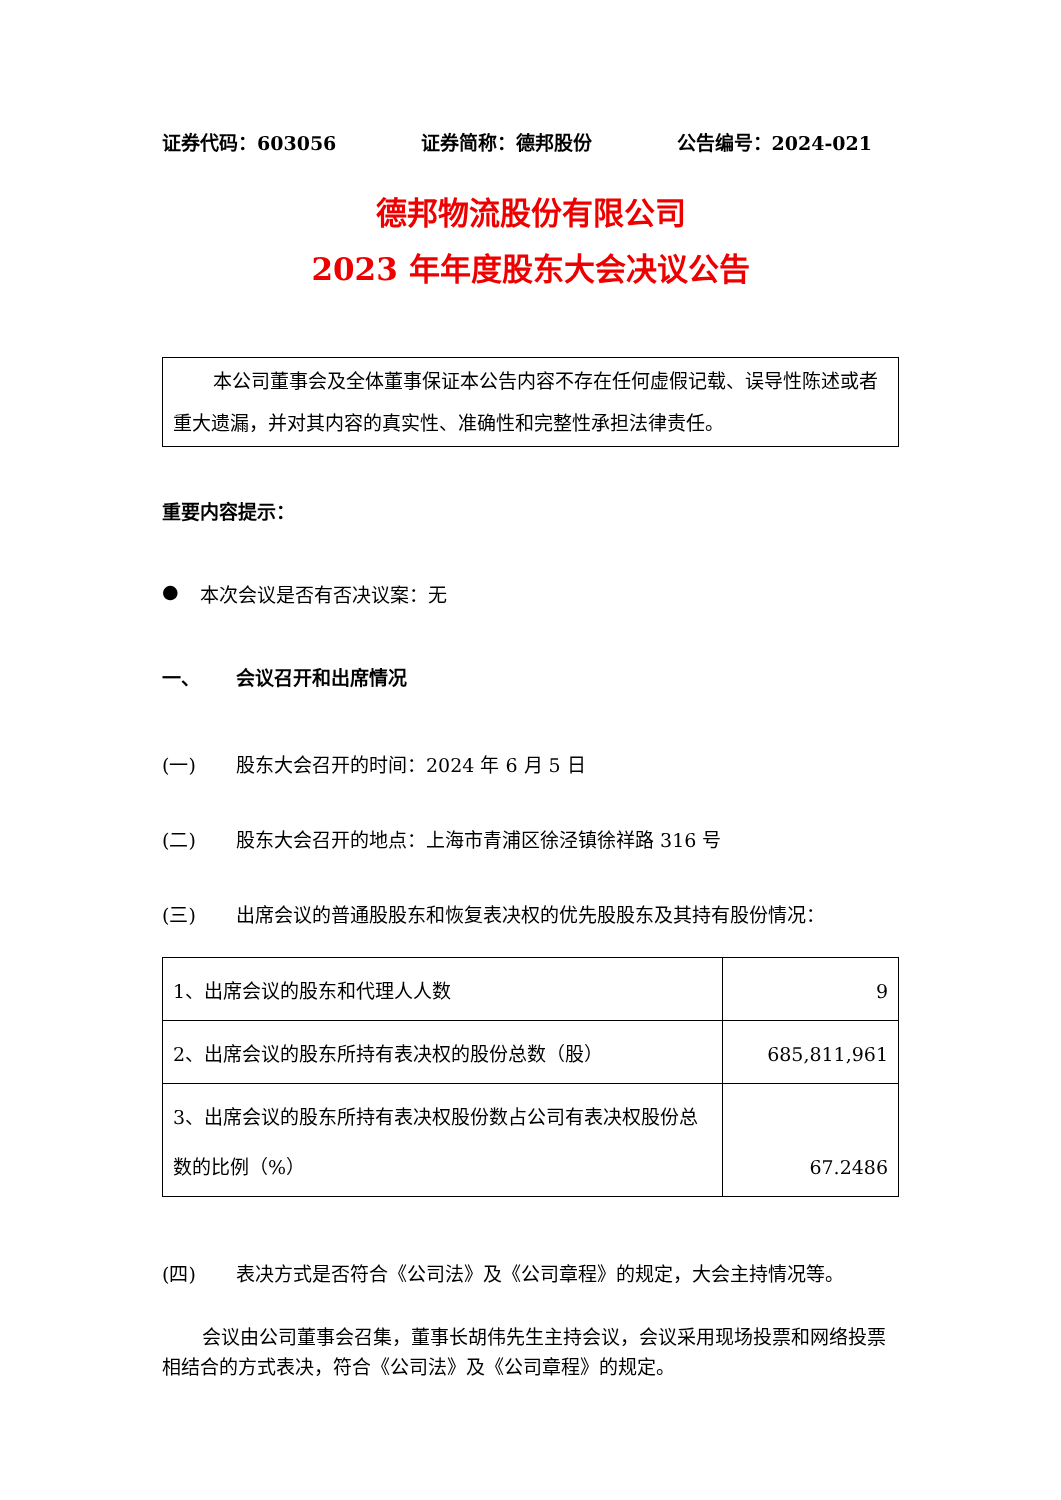证券代码：603056 证券简称：德邦股份 公告编号：2024-021
德邦物流股份有限公司
2023 年年度股东大会决议公告
本公司董事会及全体董事保证本公告内容不存在任何虚假记载、误导性陈述或者重大遗漏，并对其内容的真实性、准确性和完整性承担法律责任。
重要内容提示：
● 本次会议是否有否决议案：无
一、 会议召开和出席情况
(一) 股东大会召开的时间：2024 年 6 月 5 日
(二) 股东大会召开的地点：上海市青浦区徐泾镇徐祥路 316 号
(三) 出席会议的普通股股东和恢复表决权的优先股股东及其持有股份情况：
| 1、出席会议的股东和代理人人数 | 9 |
| 2、出席会议的股东所持有表决权的股份总数（股） | 685,811,961 |
| 3、出席会议的股东所持有表决权股份数占公司有表决权股份总数的比例（%） | 67.2486 |
(四) 表决方式是否符合《公司法》及《公司章程》的规定，大会主持情况等。
会议由公司董事会召集，董事长胡伟先生主持会议，会议采用现场投票和网络投票相结合的方式表决，符合《公司法》及《公司章程》的规定。